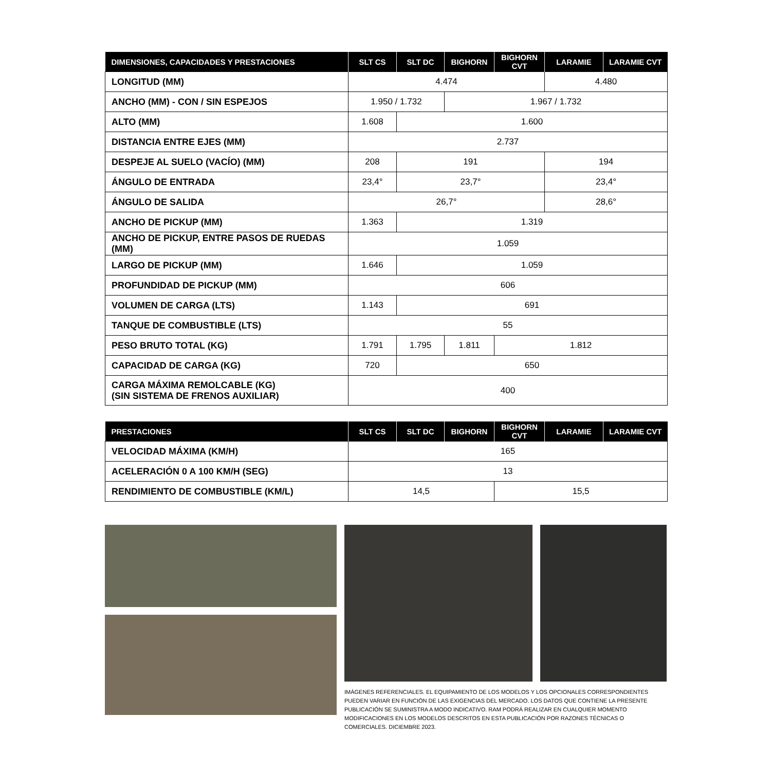| DIMENSIONES, CAPACIDADES Y PRESTACIONES | SLT CS | SLT DC | BIGHORN | BIGHORN CVT | LARAMIE | LARAMIE CVT |
| --- | --- | --- | --- | --- | --- | --- |
| LONGITUD (MM) | 4.474 | | | | 4.480 | |
| ANCHO (MM) - CON / SIN ESPEJOS | 1.950 / 1.732 | | 1.967 / 1.732 | | | |
| ALTO (MM) | 1.608 | 1.600 | | | | |
| DISTANCIA ENTRE EJES (MM) | 2.737 | | | | | |
| DESPEJE AL SUELO (VACÍO) (MM) | 208 | 191 | | | 194 | |
| ÁNGULO DE ENTRADA | 23,4° | 23,7° | | | 23,4° | |
| ÁNGULO DE SALIDA | 26,7° | | | | 28,6° | |
| ANCHO DE PICKUP (MM) | 1.363 | 1.319 | | | | |
| ANCHO DE PICKUP, ENTRE PASOS DE RUEDAS (MM) | 1.059 | | | | | |
| LARGO DE PICKUP (MM) | 1.646 | 1.059 | | | | |
| PROFUNDIDAD DE PICKUP (MM) | 606 | | | | | |
| VOLUMEN DE CARGA (LTS) | 1.143 | 691 | | | | |
| TANQUE DE COMBUSTIBLE (LTS) | 55 | | | | | |
| PESO BRUTO TOTAL (KG) | 1.791 | 1.795 | 1.811 | 1.812 | | |
| CAPACIDAD DE CARGA (KG) | 720 | 650 | | | | |
| CARGA MÁXIMA REMOLCABLE (KG) (SIN SISTEMA DE FRENOS AUXILIAR) | 400 | | | | | |
| PRESTACIONES | SLT CS | SLT DC | BIGHORN | BIGHORN CVT | LARAMIE | LARAMIE CVT |
| --- | --- | --- | --- | --- | --- | --- |
| VELOCIDAD MÁXIMA (KM/H) | 165 | | | | | |
| ACELERACIÓN 0 A 100 KM/H (SEG) | 13 | | | | | |
| RENDIMIENTO DE COMBUSTIBLE (KM/L) | 14,5 | | | 15,5 | | |
IMÁGENES REFERENCIALES. EL EQUIPAMIENTO DE LOS MODELOS Y LOS OPCIONALES CORRESPONDIENTES PUEDEN VARIAR EN FUNCIÓN DE LAS EXIGENCIAS DEL MERCADO. LOS DATOS QUE CONTIENE LA PRESENTE PUBLICACIÓN SE SUMINISTRA A MODO INDICATIVO. RAM PODRÁ REALIZAR EN CUALQUIER MOMENTO MODIFICACIONES EN LOS MODELOS DESCRITOS EN ESTA PUBLICACIÓN POR RAZONES TÉCNICAS O COMERCIALES. DICIEMBRE 2023.